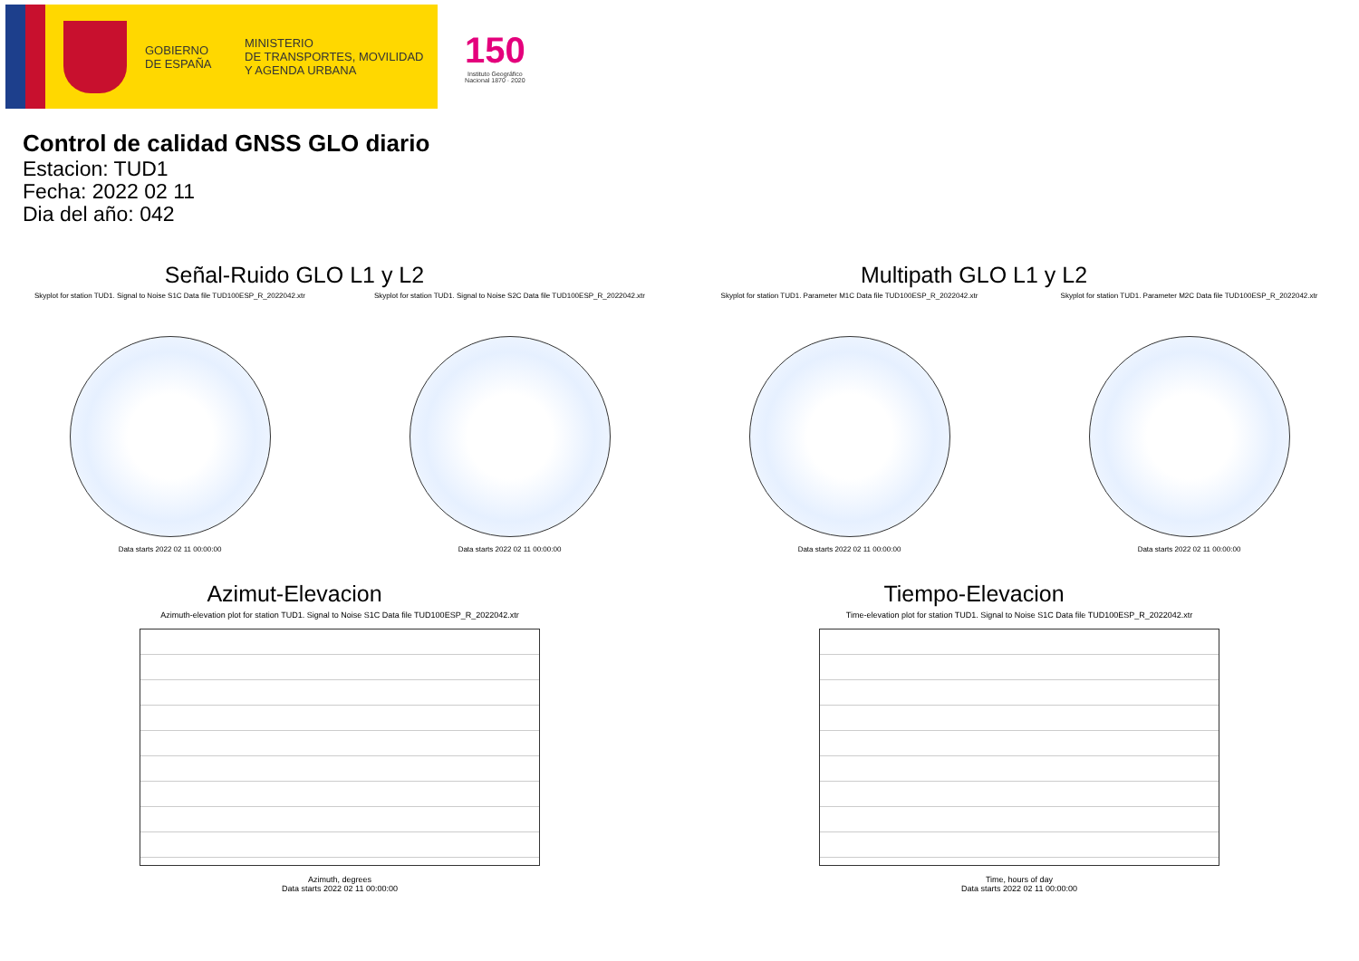GOBIERNO
DE ESPAÑA
MINISTERIO
DE TRANSPORTES, MOVILIDAD
Y AGENDA URBANA
150
Instituto Geográfico
Nacional 1870 · 2020
Control de calidad GNSS GLO diario
Estacion: TUD1
Fecha: 2022 02 11
Dia del año: 042
Señal-Ruido GLO L1 y L2
Skyplot for station TUD1. Signal to Noise S1C Data file TUD100ESP_R_2022042.xtr Skyplot for station TUD1. Signal to Noise S2C Data file TUD100ESP_R_2022042.xtr
Data starts 2022 02 11 00:00:00
Data starts 2022 02 11 00:00:00
Multipath GLO L1 y L2
Skyplot for station TUD1. Parameter M1C Data file TUD100ESP_R_2022042.xtr Skyplot for station TUD1. Parameter M2C Data file TUD100ESP_R_2022042.xtr
Data starts 2022 02 11 00:00:00
Data starts 2022 02 11 00:00:00
Azimut-Elevacion
Azimuth-elevation plot for station TUD1. Signal to Noise S1C Data file TUD100ESP_R_2022042.xtr
Azimuth, degrees
Data starts 2022 02 11 00:00:00
Tiempo-Elevacion
Time-elevation plot for station TUD1. Signal to Noise S1C Data file TUD100ESP_R_2022042.xtr
Time, hours of day
Data starts 2022 02 11 00:00:00